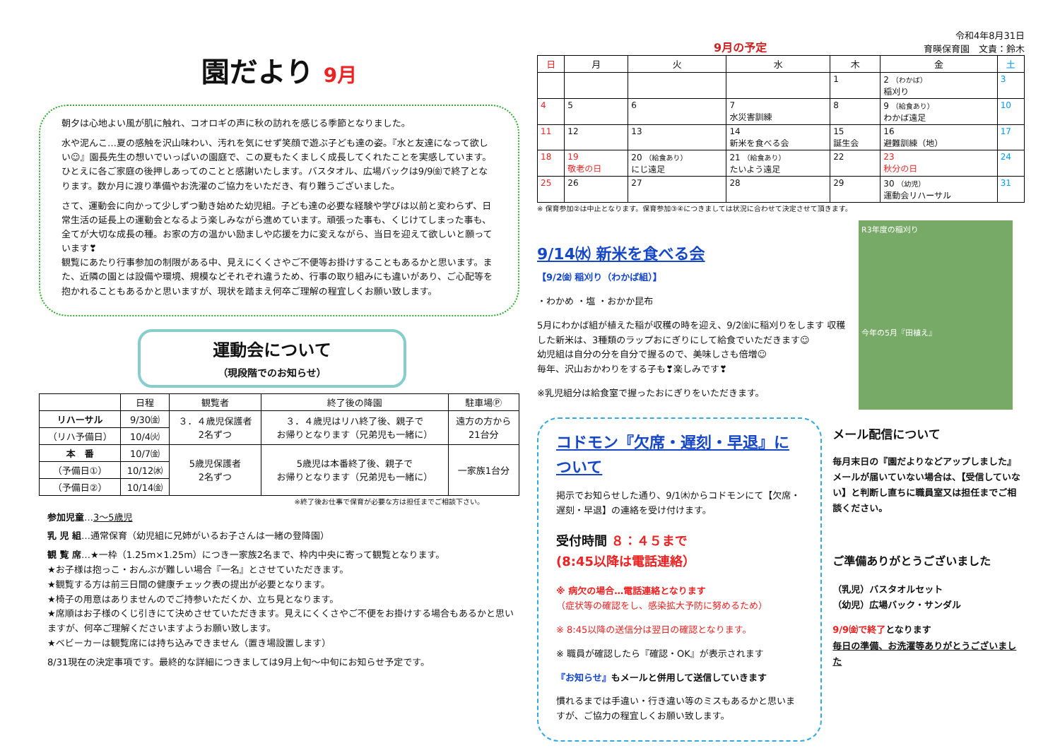園だより 9月
朝夕は心地よい風が肌に触れ、コオロギの声に秋の訪れを感じる季節となりました。
水や泥んこ…夏の感触を沢山味わい、汚れを気にせず笑顔で遊ぶ子ども達の姿。『水と友達になって欲しい☺』園長先生の想いでいっぱいの園庭で、この夏もたくましく成長してくれたことを実感しています。ひとえに各ご家庭の後押しあってのことと感謝いたします。バスタオル、広場バックは9/9㈮で終了となります。数か月に渡り準備やお洗濯のご協力をいただき、有り難うございました。
さて、運動会に向かって少しずつ動き始めた幼児組。子ども達の必要な経験や学びは以前と変わらず、日常生活の延長上の運動会となるよう楽しみながら進めています。頑張った事も、くじけてしまった事も、全てが大切な成長の種。お家の方の温かい励ましや応援を力に変えながら、当日を迎えて欲しいと願っています❣
観覧にあたり行事参加の制限がある中、見えにくくさやご不便等お掛けすることもあるかと思います。また、近隣の園とは設備や環境、規模などそれぞれ違うため、行事の取り組みにも違いがあり、ご心配等を抱かれることもあるかと思いますが、現状を踏まえ何卒ご理解の程宜しくお願い致します。
運動会について
（現段階でのお知らせ）
| | 日程 | 観覧者 | 終了後の降園 | 駐車場Ⓟ |
| --- | --- | --- | --- | --- |
| リハーサル | 9/30㈮ | ３．４歳児保護者 2名ずつ | ３．４歳児はリハ終了後、親子で お帰りとなります（兄弟児も一緒に） | 遠方の方から 21台分 |
| （リハ予備日） | 10/4㈫ | | | |
| 本 番 | 10/7㈮ | 5歳児保護者 2名ずつ | 5歳児は本番終了後、親子で お帰りとなります（兄弟児も一緒に） | 一家族1台分 |
| （予備日①） | 10/12㈬ | | | |
| （予備日②） | 10/14㈮ | | | |
※終了後お仕事で保育が必要な方は担任までご相談下さい。
参加児童…3～5歳児
乳 児 組…通常保育（幼児組に兄姉がいるお子さんは一緒の登降園）
観 覧 席…★一枠（1.25m×1.25m）につき一家族2名まで、枠内中央に寄って観覧となります。
★お子様は抱っこ・おんぶが難しい場合『一名』とさせていただきます。
★観覧する方は前三日間の健康チェック表の提出が必要となります。
★椅子の用意はありませんのでご持参いただくか、立ち見となります。
★席順はお子様のくじ引きにて決めさせていただきます。見えにくくさやご不便をお掛けする場合もあるかと思いますが、何卒ご理解くださいますようお願い致します。
★ベビーカーは観覧席には持ち込みできません（置き場設置します）
8/31現在の決定事項です。最終的な詳細につきましては9月上旬～中旬にお知らせ予定です。
9月の予定
令和4年8月31日
育暎保育園　文責：鈴木
| 日 | 月 | 火 | 水 | 木 | 金 | 土 |
| --- | --- | --- | --- | --- | --- | --- |
| | | | | 1 | 2 （わかば） 稲刈り | 3 |
| 4 | 5 | 6 | 7 水災害訓練 | 8 | 9 （給食あり） わかば遠足 | 10 |
| 11 | 12 | 13 | 14 新米を食べる会 | 15 誕生会 | 16 避難訓練（地） | 17 |
| 18 | 19 敬老の日 | 20 （給食あり） にじ遠足 | 21 （給食あり） たいよう遠足 | 22 | 23 秋分の日 | 24 |
| 25 | 26 | 27 | 28 | 29 | 30 （幼児） 運動会リハーサル | 31 |
※ 保育参加②は中止となります。保育参加③④につきましては状況に合わせて決定させて頂きます。
9/14㈬ 新米を食べる会
【9/2㈮ 稲刈り（わかば組）】
・わかめ ・塩 ・おかか昆布
5月にわかば組が植えた稲が収穫の時を迎え、9/2㈮に稲刈りをします 収穫した新米は、3種類のラップおにぎりにして給食でいただきます☺
幼児組は自分の分を自分で握るので、美味しさも倍増☺
毎年、沢山おかわりをする子も❣楽しみです❣
※乳児組分は給食室で握ったおにぎりをいただきます。
R3年度の稲刈り
今年の5月『田植え』
コドモン『欠席・遅刻・早退』について
掲示でお知らせした通り、9/1㈭からコドモンにて【欠席・遅刻・早退】の連絡を受け付けます。
受付時間 ８：４５まで
(8:45以降は電話連絡）
※ 病欠の場合…電話連絡となります
（症状等の確認をし、感染拡大予防に努めるため）
※ 8:45以降の送信分は翌日の確認となります。
※ 職員が確認したら『確認・OK』が表示されます
『お知らせ』もメールと併用して送信していきます
慣れるまでは手違い・行き違い等のミスもあるかと思いますが、ご協力の程宜しくお願い致します。
メール配信について
毎月末日の『園だよりなどアップしました』メールが届いていない場合は、【受信していない】と判断し直ちに職員室又は担任までご相談ください。
ご準備ありがとうございました
（乳児）バスタオルセット
（幼児）広場バック・サンダル
9/9㈮で終了となります
毎日の準備、お洗濯等ありがとうございました